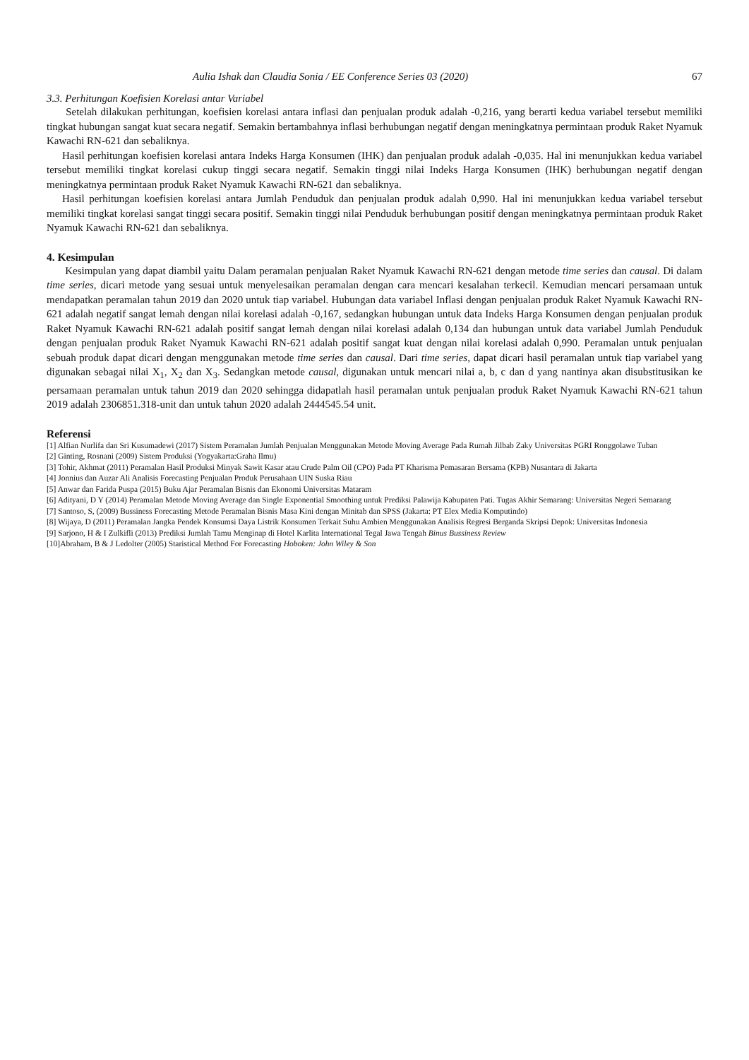Aulia Ishak dan Claudia Sonia / EE Conference Series 03 (2020) 67
3.3. Perhitungan Koefisien Korelasi antar Variabel
Setelah dilakukan perhitungan, koefisien korelasi antara inflasi dan penjualan produk adalah -0,216, yang berarti kedua variabel tersebut memiliki tingkat hubungan sangat kuat secara negatif. Semakin bertambahnya inflasi berhubungan negatif dengan meningkatnya permintaan produk Raket Nyamuk Kawachi RN-621 dan sebaliknya.
Hasil perhitungan koefisien korelasi antara Indeks Harga Konsumen (IHK) dan penjualan produk adalah -0,035. Hal ini menunjukkan kedua variabel tersebut memiliki tingkat korelasi cukup tinggi secara negatif. Semakin tinggi nilai Indeks Harga Konsumen (IHK) berhubungan negatif dengan meningkatnya permintaan produk Raket Nyamuk Kawachi RN-621 dan sebaliknya.
Hasil perhitungan koefisien korelasi antara Jumlah Penduduk dan penjualan produk adalah 0,990. Hal ini menunjukkan kedua variabel tersebut memiliki tingkat korelasi sangat tinggi secara positif. Semakin tinggi nilai Penduduk berhubungan positif dengan meningkatnya permintaan produk Raket Nyamuk Kawachi RN-621 dan sebaliknya.
4. Kesimpulan
Kesimpulan yang dapat diambil yaitu Dalam peramalan penjualan Raket Nyamuk Kawachi RN-621 dengan metode time series dan causal. Di dalam time series, dicari metode yang sesuai untuk menyelesaikan peramalan dengan cara mencari kesalahan terkecil. Kemudian mencari persamaan untuk mendapatkan peramalan tahun 2019 dan 2020 untuk tiap variabel. Hubungan data variabel Inflasi dengan penjualan produk Raket Nyamuk Kawachi RN-621 adalah negatif sangat lemah dengan nilai korelasi adalah -0,167, sedangkan hubungan untuk data Indeks Harga Konsumen dengan penjualan produk Raket Nyamuk Kawachi RN-621 adalah positif sangat lemah dengan nilai korelasi adalah 0,134 dan hubungan untuk data variabel Jumlah Penduduk dengan penjualan produk Raket Nyamuk Kawachi RN-621 adalah positif sangat kuat dengan nilai korelasi adalah 0,990. Peramalan untuk penjualan sebuah produk dapat dicari dengan menggunakan metode time series dan causal. Dari time series, dapat dicari hasil peramalan untuk tiap variabel yang digunakan sebagai nilai X<sub>1</sub>, X<sub>2</sub> dan X<sub>3</sub>. Sedangkan metode causal, digunakan untuk mencari nilai a, b, c dan d yang nantinya akan disubstitusikan ke persamaan peramalan untuk tahun 2019 dan 2020 sehingga didapatlah hasil peramalan untuk penjualan produk Raket Nyamuk Kawachi RN-621 tahun 2019 adalah 2306851.318-unit dan untuk tahun 2020 adalah 2444545.54 unit.
Referensi
[1] Alfian Nurlifa dan Sri Kusumadewi (2017) Sistem Peramalan Jumlah Penjualan Menggunakan Metode Moving Average Pada Rumah Jilbab Zaky Universitas PGRI Ronggolawe Tuban
[2] Ginting, Rosnani (2009) Sistem Produksi (Yogyakarta:Graha Ilmu)
[3] Tohir, Akhmat (2011) Peramalan Hasil Produksi Minyak Sawit Kasar atau Crude Palm Oil (CPO) Pada PT Kharisma Pemasaran Bersama (KPB) Nusantara di Jakarta
[4] Jonnius dan Auzar Ali Analisis Forecasting Penjualan Produk Perusahaan UIN Suska Riau
[5] Anwar dan Farida Puspa (2015) Buku Ajar Peramalan Bisnis dan Ekonomi Universitas Mataram
[6] Adityani, D Y (2014) Peramalan Metode Moving Average dan Single Exponential Smoothing untuk Prediksi Palawija Kabupaten Pati. Tugas Akhir Semarang: Universitas Negeri Semarang
[7] Santoso, S, (2009) Bussiness Forecasting Metode Peramalan Bisnis Masa Kini dengan Minitab dan SPSS (Jakarta: PT Elex Media Komputindo)
[8] Wijaya, D (2011) Peramalan Jangka Pendek Konsumsi Daya Listrik Konsumen Terkait Suhu Ambien Menggunakan Analisis Regresi Berganda Skripsi Depok: Universitas Indonesia
[9] Sarjono, H & I Zulkifli (2013) Prediksi Jumlah Tamu Menginap di Hotel Karlita International Tegal Jawa Tengah Binus Bussiness Review
[10]Abraham, B & J Ledolter (2005) Staristical Method For Forecasting Hoboken: John Wiley & Son